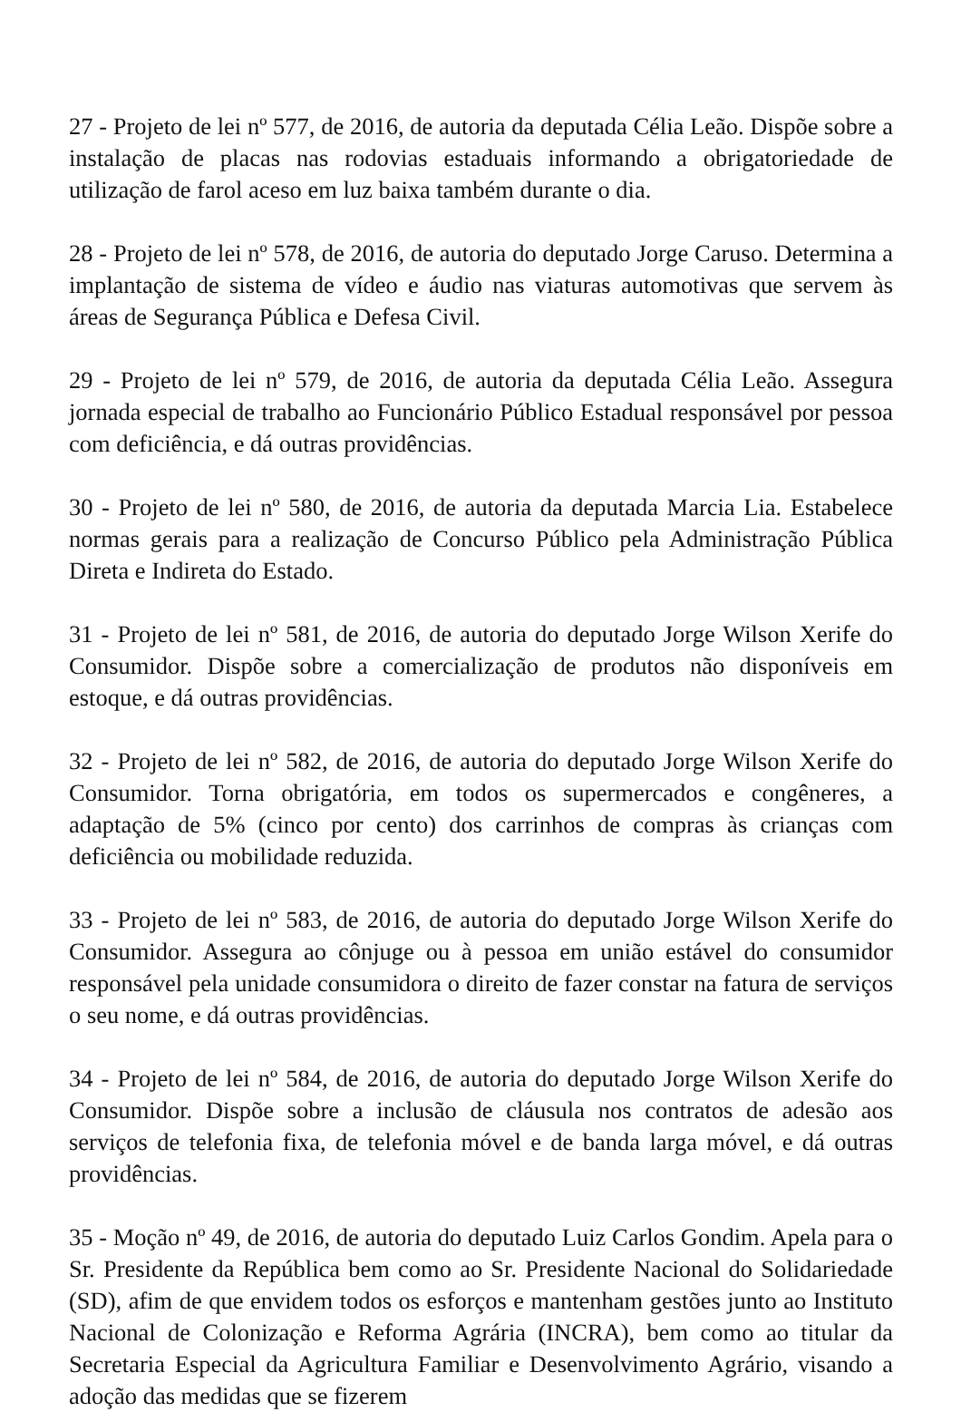27 - Projeto de lei nº 577, de 2016, de autoria da deputada Célia Leão. Dispõe sobre a instalação de placas nas rodovias estaduais informando a obrigatoriedade de utilização de farol aceso em luz baixa também durante o dia.
28 - Projeto de lei nº 578, de 2016, de autoria do deputado Jorge Caruso. Determina a implantação de sistema de vídeo e áudio nas viaturas automotivas que servem às áreas de Segurança Pública e Defesa Civil.
29 - Projeto de lei nº 579, de 2016, de autoria da deputada Célia Leão. Assegura jornada especial de trabalho ao Funcionário Público Estadual responsável por pessoa com deficiência, e dá outras providências.
30 - Projeto de lei nº 580, de 2016, de autoria da deputada Marcia Lia. Estabelece normas gerais para a realização de Concurso Público pela Administração Pública Direta e Indireta do Estado.
31 - Projeto de lei nº 581, de 2016, de autoria do deputado Jorge Wilson Xerife do Consumidor. Dispõe sobre a comercialização de produtos não disponíveis em estoque, e dá outras providências.
32 - Projeto de lei nº 582, de 2016, de autoria do deputado Jorge Wilson Xerife do Consumidor. Torna obrigatória, em todos os supermercados e congêneres, a adaptação de 5% (cinco por cento) dos carrinhos de compras às crianças com deficiência ou mobilidade reduzida.
33 - Projeto de lei nº 583, de 2016, de autoria do deputado Jorge Wilson Xerife do Consumidor. Assegura ao cônjuge ou à pessoa em união estável do consumidor responsável pela unidade consumidora o direito de fazer constar na fatura de serviços o seu nome, e dá outras providências.
34 - Projeto de lei nº 584, de 2016, de autoria do deputado Jorge Wilson Xerife do Consumidor. Dispõe sobre a inclusão de cláusula nos contratos de adesão aos serviços de telefonia fixa, de telefonia móvel e de banda larga móvel, e dá outras providências.
35 - Moção nº 49, de 2016, de autoria do deputado Luiz Carlos Gondim. Apela para o Sr. Presidente da República bem como ao Sr. Presidente Nacional do Solidariedade (SD), afim de que envidem todos os esforços e mantenham gestões junto ao Instituto Nacional de Colonização e Reforma Agrária (INCRA), bem como ao titular da Secretaria Especial da Agricultura Familiar e Desenvolvimento Agrário, visando a adoção das medidas que se fizerem